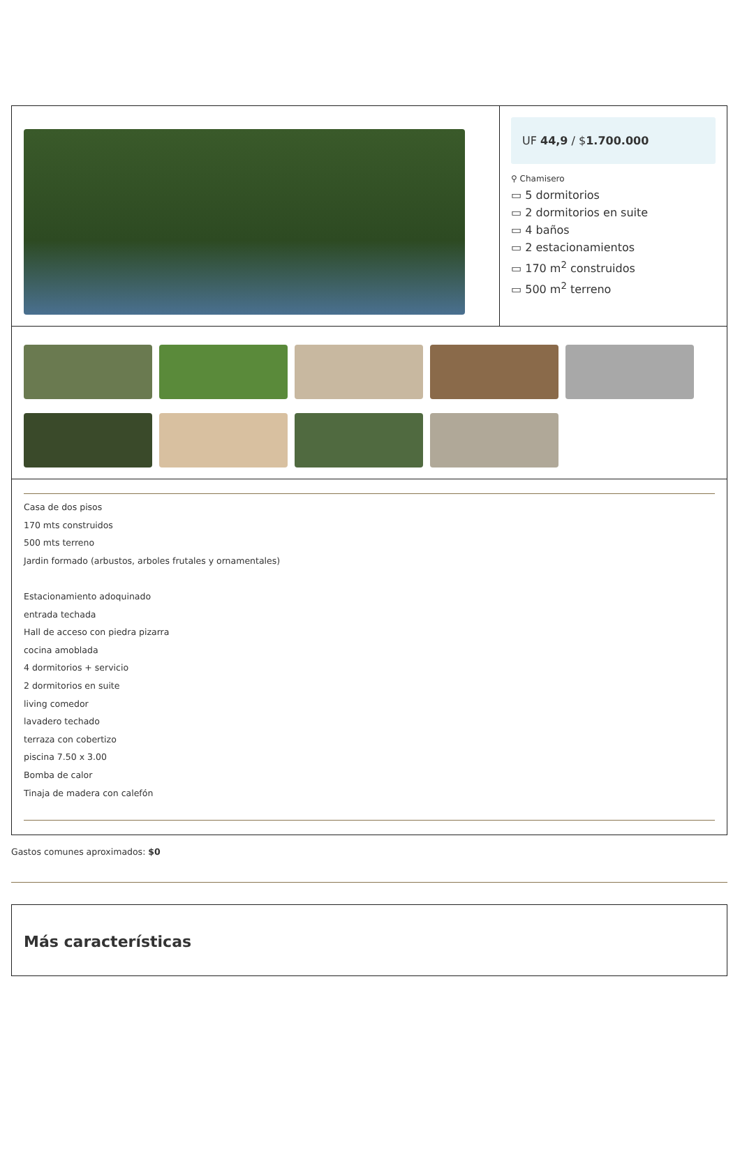UF 44,9 / $1.700.000
⚲ Chamisero
▭ 5 dormitorios
▭ 2 dormitorios en suite
▭ 4 baños
▭ 2 estacionamientos
▭ 170 m<sup>2</sup> construidos
▭ 500 m<sup>2</sup> terreno
Casa de dos pisos
170 mts construidos
500 mts terreno
Jardin formado (arbustos, arboles frutales y ornamentales)
Estacionamiento adoquinado
entrada techada
Hall de acceso con piedra pizarra
cocina amoblada
4 dormitorios + servicio
2 dormitorios en suite
living comedor
lavadero techado
terraza con cobertizo
piscina 7.50 x 3.00
Bomba de calor
Tinaja de madera con calefón
Gastos comunes aproximados: $0
Más características